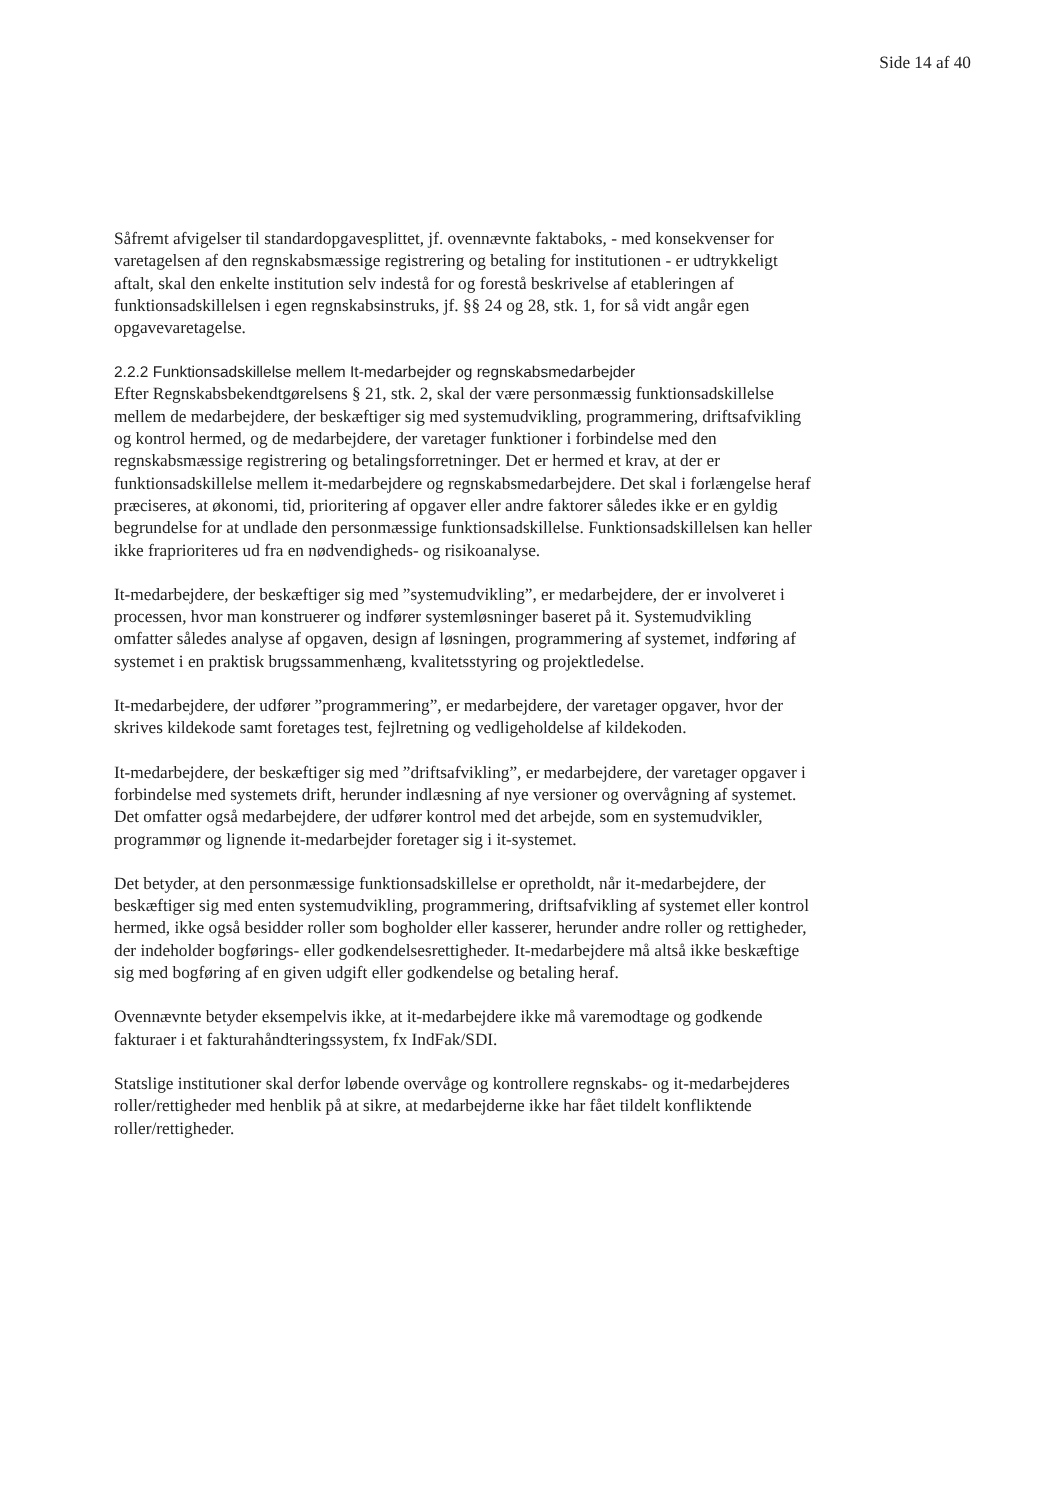Side 14 af 40
Såfremt afvigelser til standardopgavesplittet, jf. ovennævnte faktaboks, - med konsekvenser for varetagelsen af den regnskabsmæssige registrering og betaling for institutionen - er udtrykkeligt aftalt, skal den enkelte institution selv indestå for og forestå beskrivelse af etableringen af funktionsadskillelsen i egen regnskabsinstruks, jf. §§ 24 og 28, stk. 1, for så vidt angår egen opgavevaretagelse.
2.2.2 Funktionsadskillelse mellem It-medarbejder og regnskabsmedarbejder
Efter Regnskabsbekendtgørelsens § 21, stk. 2, skal der være personmæssig funktionsadskillelse mellem de medarbejdere, der beskæftiger sig med systemudvikling, programmering, driftsafvikling og kontrol hermed, og de medarbejdere, der varetager funktioner i forbindelse med den regnskabsmæssige registrering og betalingsforretninger. Det er hermed et krav, at der er funktionsadskillelse mellem it-medarbejdere og regnskabsmedarbejdere. Det skal i forlængelse heraf præciseres, at økonomi, tid, prioritering af opgaver eller andre faktorer således ikke er en gyldig begrundelse for at undlade den personmæssige funktionsadskillelse. Funktionsadskillelsen kan heller ikke fraprioriteres ud fra en nødvendigheds- og risikoanalyse.
It-medarbejdere, der beskæftiger sig med ”systemudvikling”, er medarbejdere, der er involveret i processen, hvor man konstruerer og indfører systemløsninger baseret på it. Systemudvikling omfatter således analyse af opgaven, design af løsningen, programmering af systemet, indføring af systemet i en praktisk brugssammenhæng, kvalitetsstyring og projektledelse.
It-medarbejdere, der udfører ”programmering”, er medarbejdere, der varetager opgaver, hvor der skrives kildekode samt foretages test, fejlretning og vedligeholdelse af kildekoden.
It-medarbejdere, der beskæftiger sig med ”driftsafvikling”, er medarbejdere, der varetager opgaver i forbindelse med systemets drift, herunder indlæsning af nye versioner og overvågning af systemet. Det omfatter også medarbejdere, der udfører kontrol med det arbejde, som en systemudvikler, programmør og lignende it-medarbejder foretager sig i it-systemet.
Det betyder, at den personmæssige funktionsadskillelse er opretholdt, når it-medarbejdere, der beskæftiger sig med enten systemudvikling, programmering, driftsafvikling af systemet eller kontrol hermed, ikke også besidder roller som bogholder eller kasserer, herunder andre roller og rettigheder, der indeholder bogførings- eller godkendelsesrettigheder. It-medarbejdere må altså ikke beskæftige sig med bogføring af en given udgift eller godkendelse og betaling heraf.
Ovennævnte betyder eksempelvis ikke, at it-medarbejdere ikke må varemodtage og godkende fakturaer i et fakturahåndteringssystem, fx IndFak/SDI.
Statslige institutioner skal derfor løbende overvåge og kontrollere regnskabs- og it-medarbejderes roller/rettigheder med henblik på at sikre, at medarbejderne ikke har fået tildelt konfliktende roller/rettigheder.